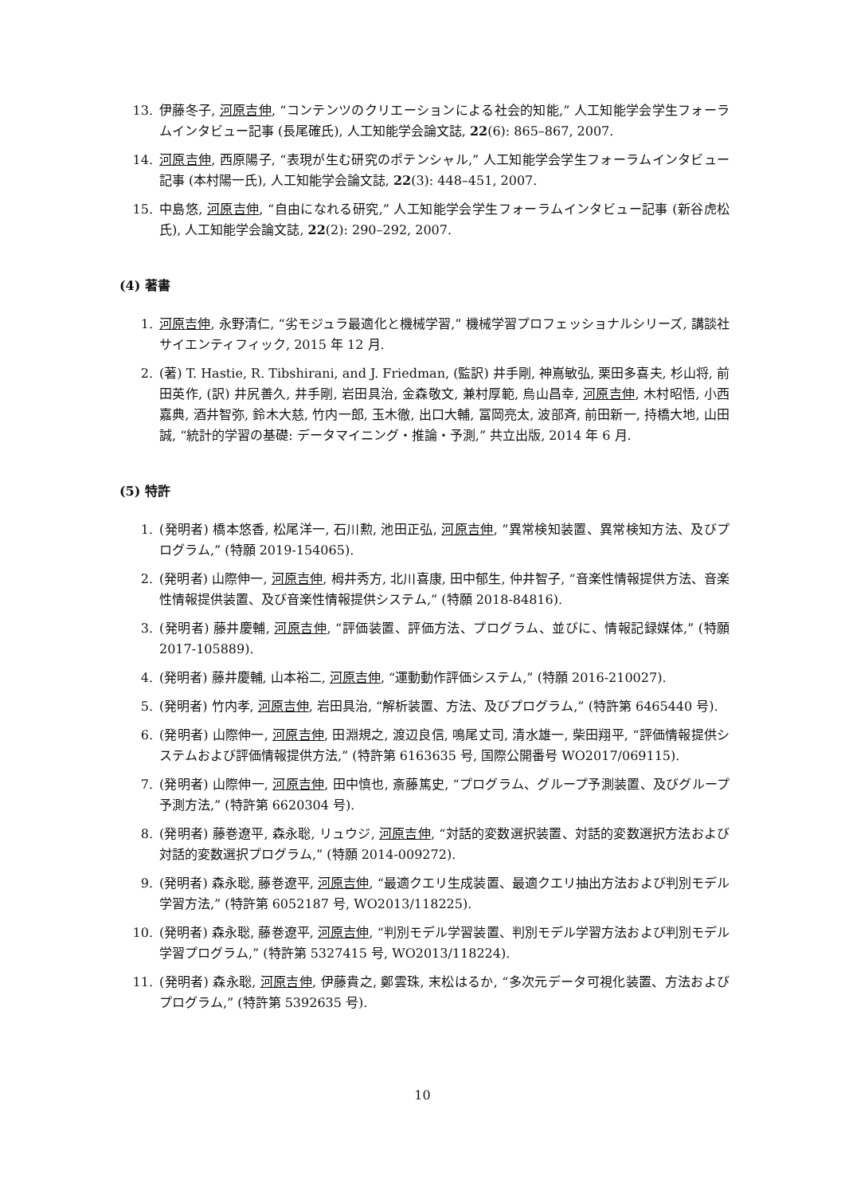13. 伊藤冬子, 河原吉伸, “コンテンツのクリエーションによる社会的知能,” 人工知能学会学生フォーラムインタビュー記事 (長尾確氏), 人工知能学会論文誌, 22(6): 865–867, 2007.
14. 河原吉伸, 西原陽子, “表現が生む研究のポテンシャル,” 人工知能学会学生フォーラムインタビュー記事 (本村陽一氏), 人工知能学会論文誌, 22(3): 448–451, 2007.
15. 中島悠, 河原吉伸, “自由になれる研究,” 人工知能学会学生フォーラムインタビュー記事 (新谷虎松氏), 人工知能学会論文誌, 22(2): 290–292, 2007.
(4) 著書
1. 河原吉伸, 永野清仁, “劣モジュラ最適化と機械学習,” 機械学習プロフェッショナルシリーズ, 講談社サイエンティフィック, 2015 年 12 月.
2. (著) T. Hastie, R. Tibshirani, and J. Friedman, (監訳) 井手剛, 神嶌敏弘, 栗田多喜夫, 杉山将, 前田英作, (訳) 井尻善久, 井手剛, 岩田具治, 金森敬文, 兼村厚範, 烏山昌幸, 河原吉伸, 木村昭悟, 小西嘉典, 酒井智弥, 鈴木大慈, 竹内一郎, 玉木徹, 出口大輔, 冨岡亮太, 波部斉, 前田新一, 持橋大地, 山田誠, “統計的学習の基礎: データマイニング・推論・予測,” 共立出版, 2014 年 6 月.
(5) 特許
1. (発明者) 橋本悠香, 松尾洋一, 石川勲, 池田正弘, 河原吉伸, ”異常検知装置、異常検知方法、及びプログラム,” (特願 2019-154065).
2. (発明者) 山際伸一, 河原吉伸, 栂井秀方, 北川喜康, 田中郁生, 仲井智子, “音楽性情報提供方法、音楽性情報提供装置、及び音楽性情報提供システム,” (特願 2018-84816).
3. (発明者) 藤井慶輔, 河原吉伸, “評価装置、評価方法、プログラム、並びに、情報記録媒体,” (特願 2017-105889).
4. (発明者) 藤井慶輔, 山本裕二, 河原吉伸, “運動動作評価システム,” (特願 2016-210027).
5. (発明者) 竹内孝, 河原吉伸, 岩田具治, “解析装置、方法、及びプログラム,” (特許第 6465440 号).
6. (発明者) 山際伸一, 河原吉伸, 田淵規之, 渡辺良信, 鳴尾丈司, 清水雄一, 柴田翔平, “評価情報提供システムおよび評価情報提供方法,” (特許第 6163635 号, 国際公開番号 WO2017/069115).
7. (発明者) 山際伸一, 河原吉伸, 田中慎也, 斎藤篤史, “プログラム、グループ予測装置、及びグループ予測方法,” (特許第 6620304 号).
8. (発明者) 藤巻遼平, 森永聡, リュウジ, 河原吉伸, “対話的変数選択装置、対話的変数選択方法および対話的変数選択プログラム,” (特願 2014-009272).
9. (発明者) 森永聡, 藤巻遼平, 河原吉伸, “最適クエリ生成装置、最適クエリ抽出方法および判別モデル学習方法,” (特許第 6052187 号, WO2013/118225).
10. (発明者) 森永聡, 藤巻遼平, 河原吉伸, “判別モデル学習装置、判別モデル学習方法および判別モデル学習プログラム,” (特許第 5327415 号, WO2013/118224).
11. (発明者) 森永聡, 河原吉伸, 伊藤貴之, 鄭雲珠, 末松はるか, “多次元データ可視化装置、方法およびプログラム,” (特許第 5392635 号).
10